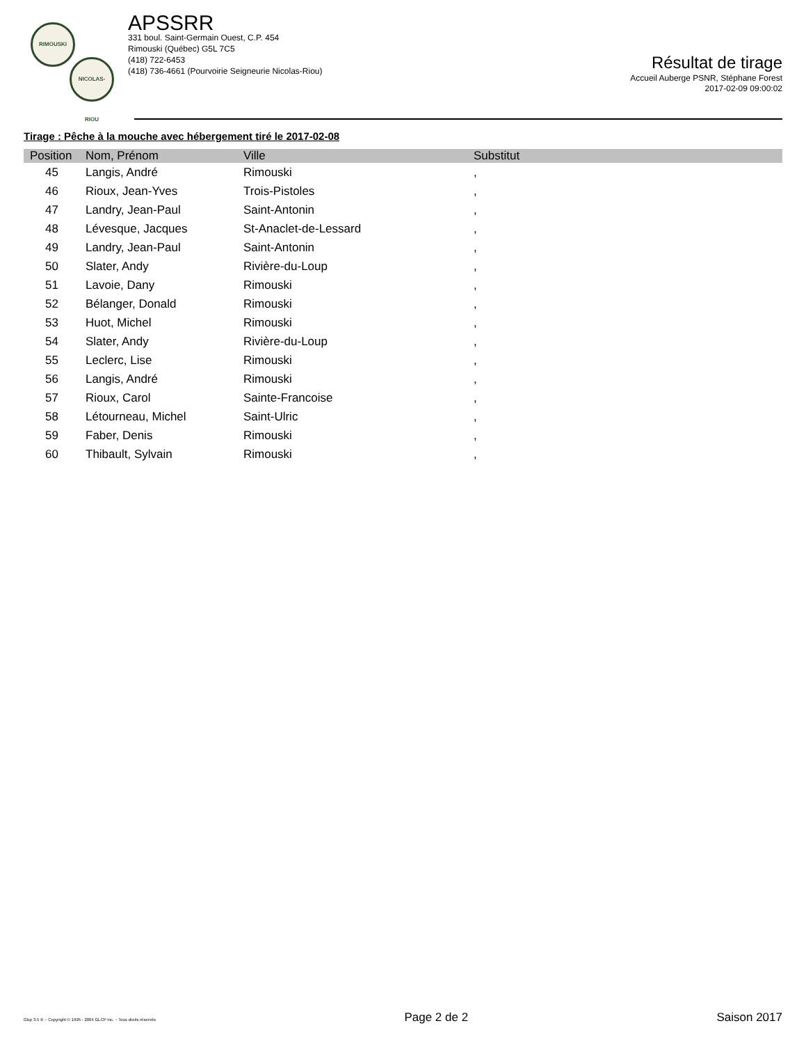RIMOUSKI
NICOLAS-RIOU
APSSRR
331 boul. Saint-Germain Ouest, C.P. 454
Rimouski (Québec) G5L 7C5
(418) 722-6453
(418) 736-4661 (Pourvoirie Seigneurie Nicolas-Riou)
Résultat de tirage
Accueil Auberge PSNR, Stéphane Forest
2017-02-09 09:00:02
Tirage : Pêche à la mouche avec hébergement tiré le 2017-02-08
| Position | Nom, Prénom | Ville | Substitut |
| --- | --- | --- | --- |
| 45 | Langis, André | Rimouski | , |
| 46 | Rioux, Jean-Yves | Trois-Pistoles | , |
| 47 | Landry, Jean-Paul | Saint-Antonin | , |
| 48 | Lévesque, Jacques | St-Anaclet-de-Lessard | , |
| 49 | Landry, Jean-Paul | Saint-Antonin | , |
| 50 | Slater, Andy | Rivière-du-Loup | , |
| 51 | Lavoie, Dany | Rimouski | , |
| 52 | Bélanger, Donald | Rimouski | , |
| 53 | Huot, Michel | Rimouski | , |
| 54 | Slater, Andy | Rivière-du-Loup | , |
| 55 | Leclerc, Lise | Rimouski | , |
| 56 | Langis, André | Rimouski | , |
| 57 | Rioux, Carol | Sainte-Francoise | , |
| 58 | Létourneau, Michel | Saint-Ulric | , |
| 59 | Faber, Denis | Rimouski | , |
| 60 | Thibault, Sylvain | Rimouski | , |
Glcp 3.5 ® ~ Copyright © 1995 - 2004 GLCP inc. ~ Tous droits réservés Page 2 de 2 Saison 2017